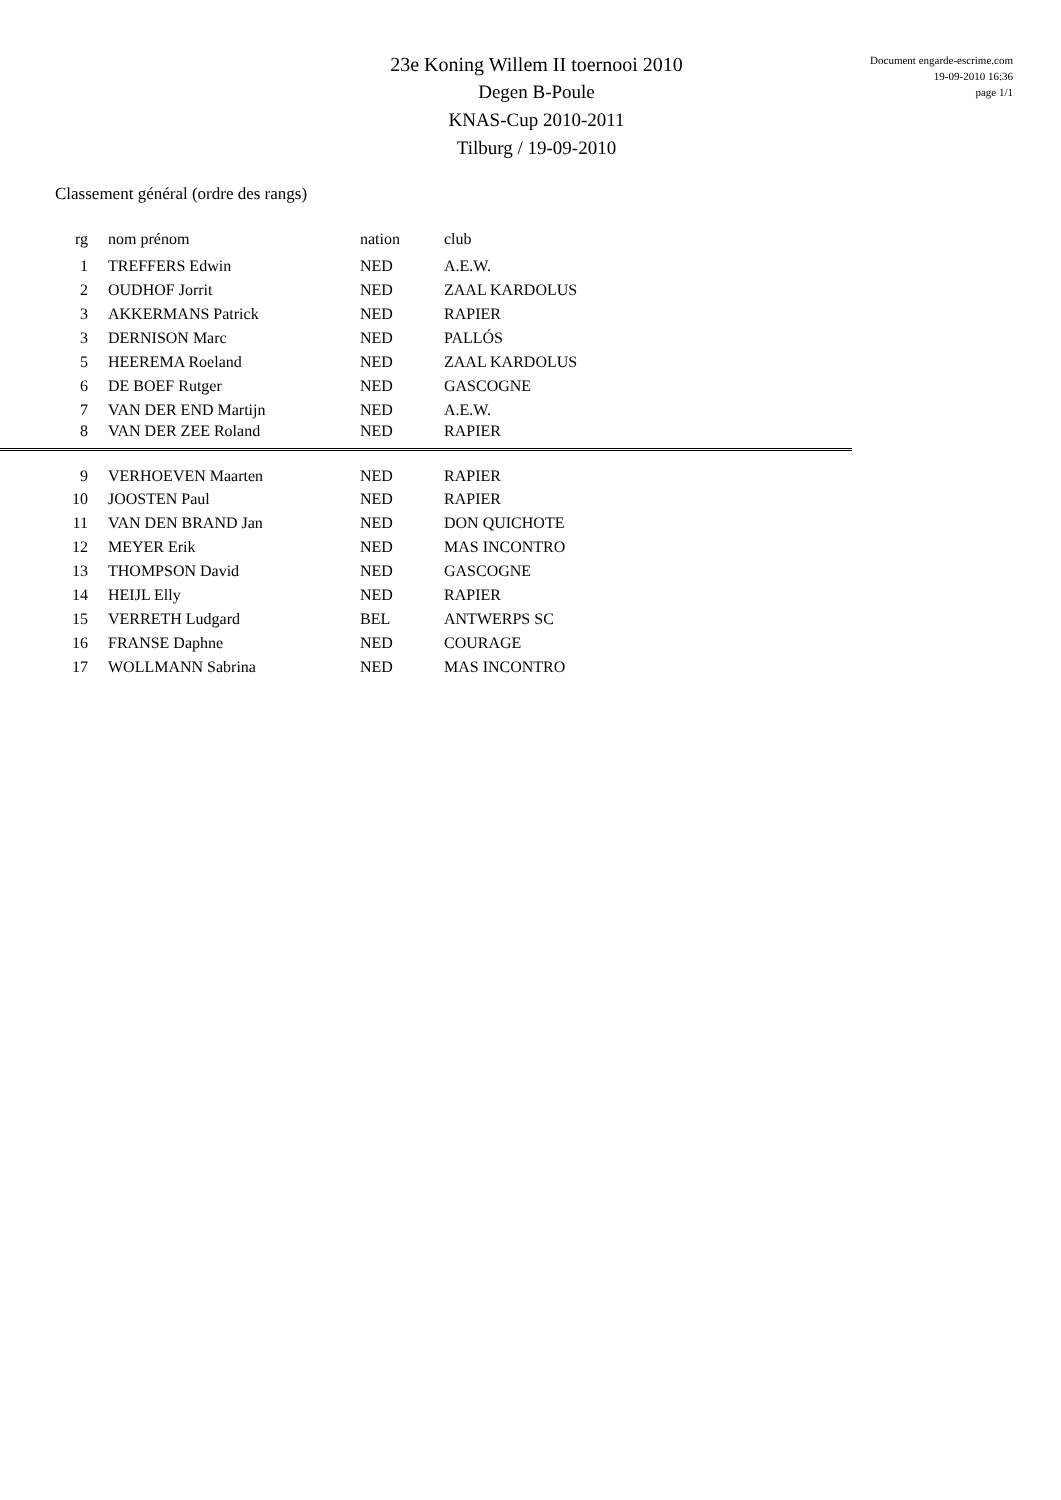23e Koning Willem II toernooi 2010
Degen B-Poule
KNAS-Cup 2010-2011
Tilburg / 19-09-2010
Document engarde-escrime.com
19-09-2010 16:36
page 1/1
Classement général (ordre des rangs)
| rg | nom prénom | nation | club |
| --- | --- | --- | --- |
| 1 | TREFFERS Edwin | NED | A.E.W. |
| 2 | OUDHOF Jorrit | NED | ZAAL KARDOLUS |
| 3 | AKKERMANS Patrick | NED | RAPIER |
| 3 | DERNISON Marc | NED | PALLÓS |
| 5 | HEEREMA Roeland | NED | ZAAL KARDOLUS |
| 6 | DE BOEF Rutger | NED | GASCOGNE |
| 7 | VAN DER END Martijn | NED | A.E.W. |
| 8 | VAN DER ZEE Roland | NED | RAPIER |
| 9 | VERHOEVEN Maarten | NED | RAPIER |
| 10 | JOOSTEN Paul | NED | RAPIER |
| 11 | VAN DEN BRAND Jan | NED | DON QUICHOTE |
| 12 | MEYER Erik | NED | MAS INCONTRO |
| 13 | THOMPSON David | NED | GASCOGNE |
| 14 | HEIJL Elly | NED | RAPIER |
| 15 | VERRETH Ludgard | BEL | ANTWERPS SC |
| 16 | FRANSE Daphne | NED | COURAGE |
| 17 | WOLLMANN Sabrina | NED | MAS INCONTRO |